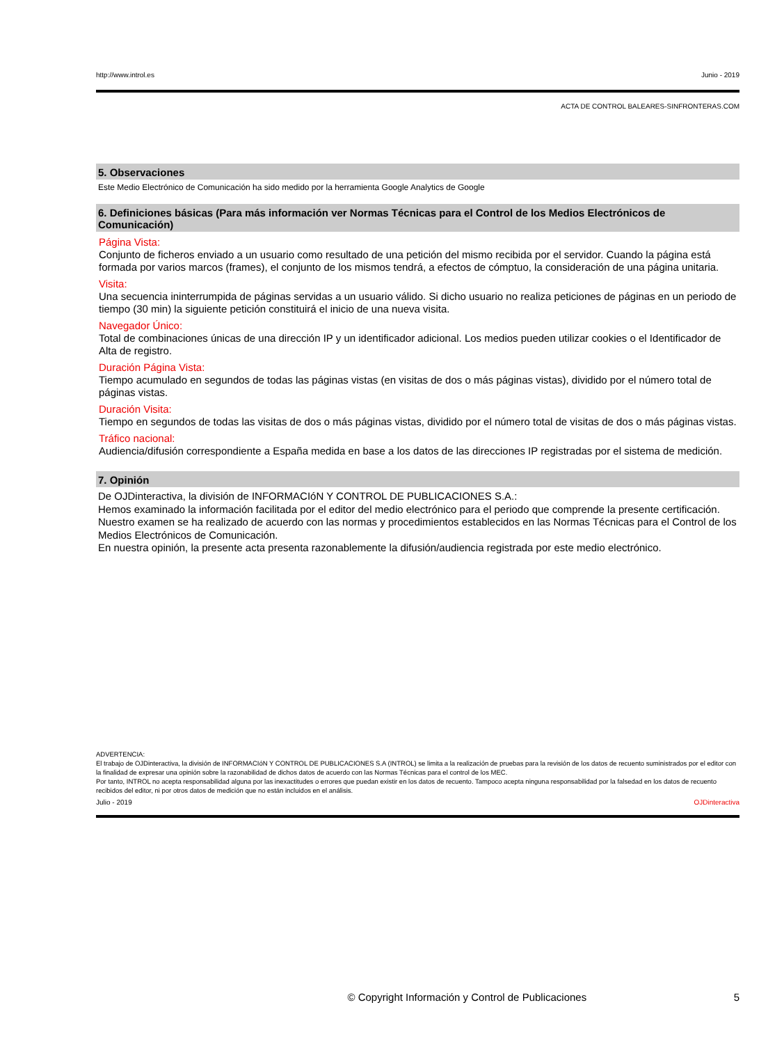http://www.introl.es Junio - 2019
ACTA DE CONTROL BALEARES-SINFRONTERAS.COM
5. Observaciones
Este Medio Electrónico de Comunicación ha sido medido por la herramienta Google Analytics de Google
6. Definiciones básicas (Para más información ver Normas Técnicas para el Control de los Medios Electrónicos de Comunicación)
Página Vista:
Conjunto de ficheros enviado a un usuario como resultado de una petición del mismo recibida por el servidor. Cuando la página está formada por varios marcos (frames), el conjunto de los mismos tendrá, a efectos de cómptuo, la consideración de una página unitaria.
Visita:
Una secuencia ininterrumpida de páginas servidas a un usuario válido. Si dicho usuario no realiza peticiones de páginas en un periodo de tiempo (30 min) la siguiente petición constituirá el inicio de una nueva visita.
Navegador Único:
Total de combinaciones únicas de una dirección IP y un identificador adicional. Los medios pueden utilizar cookies o el Identificador de Alta de registro.
Duración Página Vista:
Tiempo acumulado en segundos de todas las páginas vistas (en visitas de dos o más páginas vistas), dividido por el número total de páginas vistas.
Duración Visita:
Tiempo en segundos de todas las visitas de dos o más páginas vistas, dividido por el número total de visitas de dos o más páginas vistas.
Tráfico nacional:
Audiencia/difusión correspondiente a España medida en base a los datos de las direcciones IP registradas por el sistema de medición.
7. Opinión
De OJDinteractiva, la división de INFORMACIóN Y CONTROL DE PUBLICACIONES S.A.:
Hemos examinado la información facilitada por el editor del medio electrónico para el periodo que comprende la presente certificación. Nuestro examen se ha realizado de acuerdo con las normas y procedimientos establecidos en las Normas Técnicas para el Control de los Medios Electrónicos de Comunicación.
En nuestra opinión, la presente acta presenta razonablemente la difusión/audiencia registrada por este medio electrónico.
ADVERTENCIA:
El trabajo de OJDinteractiva, la división de INFORMACIóN Y CONTROL DE PUBLICACIONES S.A (INTROL) se limita a la realización de pruebas para la revisión de los datos de recuento suministrados por el editor con la finalidad de expresar una opinión sobre la razonabilidad de dichos datos de acuerdo con las Normas Técnicas para el control de los MEC.
Por tanto, INTROL no acepta responsabilidad alguna por las inexactitudes o errores que puedan existir en los datos de recuento. Tampoco acepta ninguna responsabilidad por la falsedad en los datos de recuento recibidos del editor, ni por otros datos de medición que no están incluidos en el análisis.
Julio - 2019 OJDinteractiva
© Copyright Información y Control de Publicaciones 5